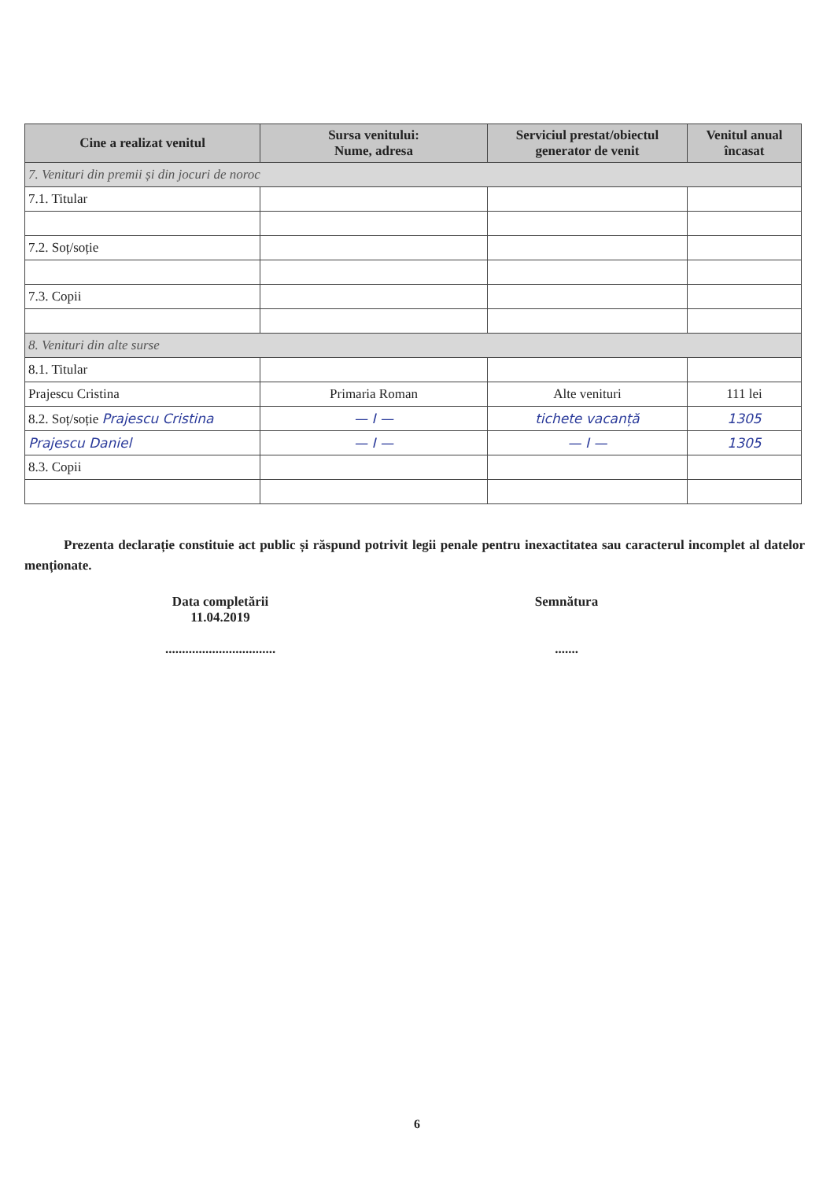| Cine a realizat venitul | Sursa venitului: Nume, adresa | Serviciul prestat/obiectul generator de venit | Venitul anual încasat |
| --- | --- | --- | --- |
| 7. Venituri din premii și din jocuri de noroc | | | |
| 7.1. Titular | | | |
| 7.2. Soț/soție | | | |
| 7.3. Copii | | | |
| 8. Venituri din alte surse | | | |
| 8.1. Titular | | | |
| Prajescu Cristina | Primaria Roman | Alte venituri | 111 lei |
| 8.2. Soț/soție Prajescu Cristina | — I — | tichete vacanță | 1305 |
| Prajescu Daniel | — I — | — I — | 1305 |
| 8.3. Copii | | | |
Prezenta declarație constituie act public și răspund potrivit legii penale pentru inexactitatea sau caracterul incomplet al datelor menționate.
Data completării
11.04.2019
.................................
Semnătura
.......
6